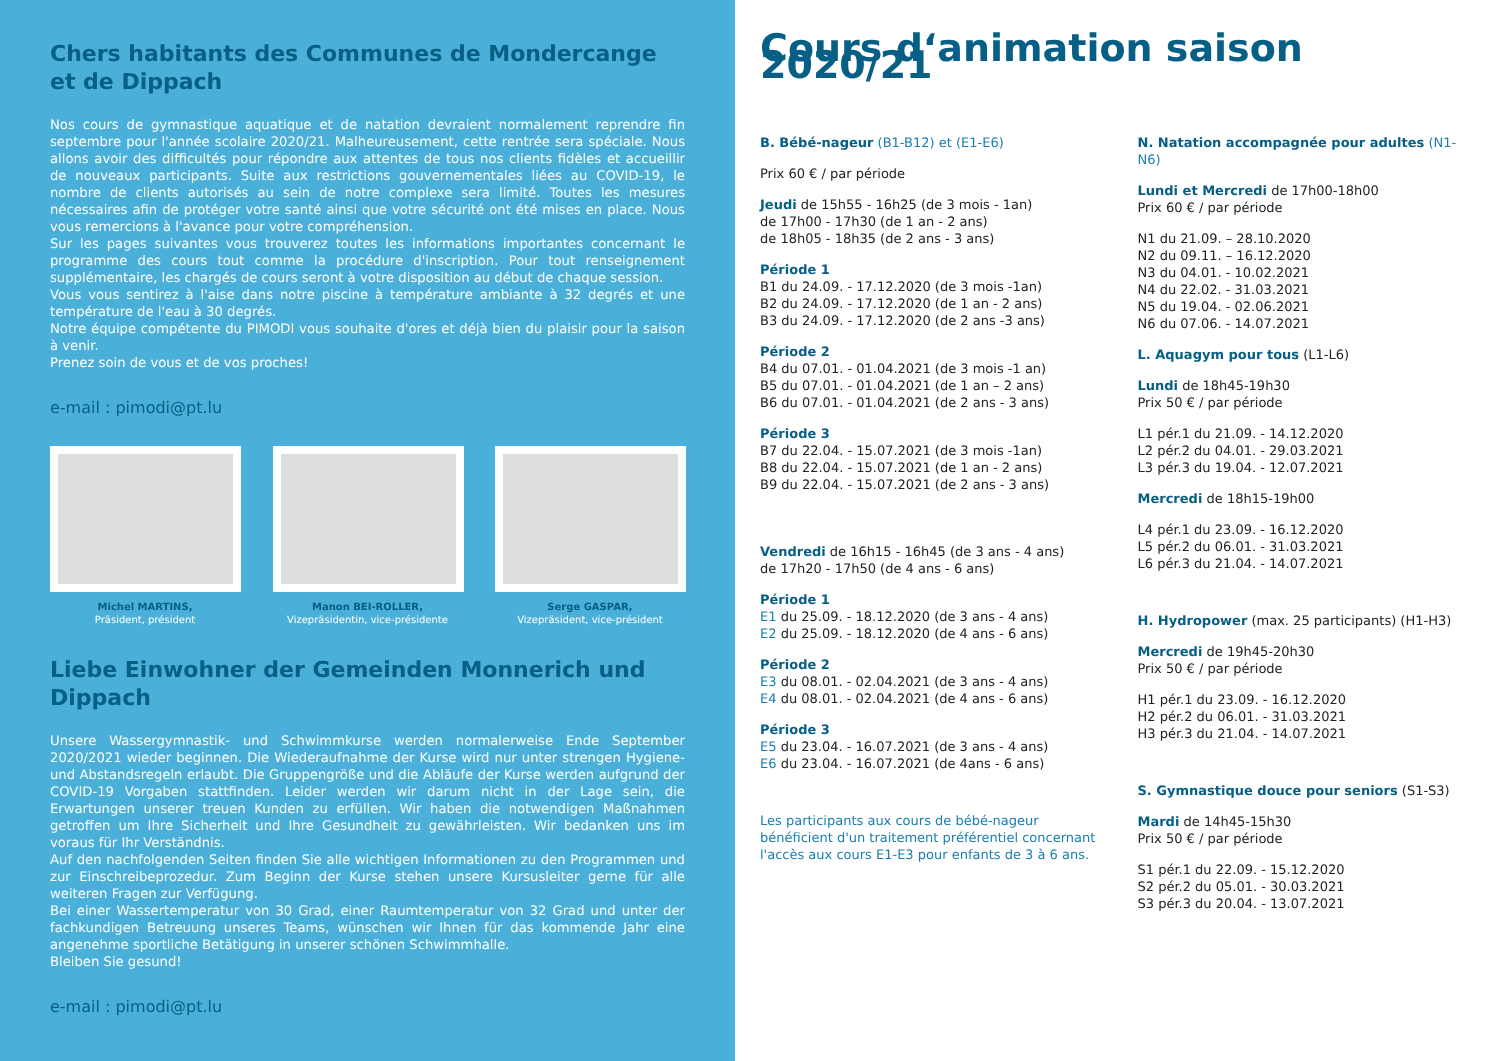Chers habitants des Communes de Mondercange et de Dippach
Nos cours de gymnastique aquatique et de natation devraient normalement reprendre fin septembre pour l'année scolaire 2020/21. Malheureusement, cette rentrée sera spéciale. Nous allons avoir des difficultés pour répondre aux attentes de tous nos clients fidèles et accueillir de nouveaux participants. Suite aux restrictions gouvernementales liées au COVID-19, le nombre de clients autorisés au sein de notre complexe sera limité. Toutes les mesures nécessaires afin de protéger votre santé ainsi que votre sécurité ont été mises en place. Nous vous remercions à l'avance pour votre compréhension.
Sur les pages suivantes vous trouverez toutes les informations importantes concernant le programme des cours tout comme la procédure d'inscription. Pour tout renseignement supplémentaire, les chargés de cours seront à votre disposition au début de chaque session.
Vous vous sentirez à l'aise dans notre piscine à température ambiante à 32 degrés et une température de l'eau à 30 degrés.
Notre équipe compétente du PIMODI vous souhaite d'ores et déjà bien du plaisir pour la saison à venir.
Prenez soin de vous et de vos proches!
e-mail : pimodi@pt.lu
Michel MARTINS,
Präsident, président
Manon BEI-ROLLER,
Vizepräsidentin, vice-présidente
Serge GASPAR,
Vizepräsident, vice-président
Liebe Einwohner der Gemeinden Monnerich und Dippach
Unsere Wassergymnastik- und Schwimmkurse werden normalerweise Ende September 2020/2021 wieder beginnen. Die Wiederaufnahme der Kurse wird nur unter strengen Hygiene- und Abstandsregeln erlaubt. Die Gruppengröße und die Abläufe der Kurse werden aufgrund der COVID-19 Vorgaben stattfinden. Leider werden wir darum nicht in der Lage sein, die Erwartungen unserer treuen Kunden zu erfüllen. Wir haben die notwendigen Maßnahmen getroffen um Ihre Sicherheit und Ihre Gesundheit zu gewährleisten. Wir bedanken uns im voraus für Ihr Verständnis.
Auf den nachfolgenden Seiten finden Sie alle wichtigen Informationen zu den Programmen und zur Einschreibeprozedur. Zum Beginn der Kurse stehen unsere Kursusleiter gerne für alle weiteren Fragen zur Verfügung.
Bei einer Wassertemperatur von 30 Grad, einer Raumtemperatur von 32 Grad und unter der fachkundigen Betreuung unseres Teams, wünschen wir Ihnen für das kommende Jahr eine angenehme sportliche Betätigung in unserer schönen Schwimmhalle.
Bleiben Sie gesund!
e-mail : pimodi@pt.lu
Cours d‘animation saison 2020/21
B. Bébé-nageur (B1-B12) et (E1-E6)
Prix 60 € / par période
Jeudi de 15h55 - 16h25 (de 3 mois - 1an)
de 17h00 - 17h30 (de 1 an - 2 ans)
de 18h05 - 18h35 (de 2 ans - 3 ans)
Période 1
B1 du 24.09. - 17.12.2020 (de 3 mois -1an)
B2 du 24.09. - 17.12.2020 (de 1 an - 2 ans)
B3 du 24.09. - 17.12.2020 (de 2 ans -3 ans)
Période 2
B4 du 07.01. - 01.04.2021 (de 3 mois -1 an)
B5 du 07.01. - 01.04.2021 (de 1 an – 2 ans)
B6 du 07.01. - 01.04.2021 (de 2 ans - 3 ans)
Période 3
B7 du 22.04. - 15.07.2021 (de 3 mois -1an)
B8 du 22.04. - 15.07.2021 (de 1 an - 2 ans)
B9 du 22.04. - 15.07.2021 (de 2 ans - 3 ans)
Vendredi de 16h15 - 16h45 (de 3 ans - 4 ans)
de 17h20 - 17h50 (de 4 ans - 6 ans)
Période 1
E1 du 25.09. - 18.12.2020 (de 3 ans - 4 ans)
E2 du 25.09. - 18.12.2020 (de 4 ans - 6 ans)
Période 2
E3 du 08.01. - 02.04.2021 (de 3 ans - 4 ans)
E4 du 08.01. - 02.04.2021 (de 4 ans - 6 ans)
Période 3
E5 du 23.04. - 16.07.2021 (de 3 ans - 4 ans)
E6 du 23.04. - 16.07.2021 (de 4ans - 6 ans)
Les participants aux cours de bébé-nageur bénéficient d'un traitement préférentiel concernant l'accès aux cours E1-E3 pour enfants de 3 à 6 ans.
N. Natation accompagnée pour adultes (N1-N6)
Lundi et Mercredi de 17h00-18h00
Prix 60 € / par période
N1 du 21.09. – 28.10.2020
N2 du 09.11. – 16.12.2020
N3 du 04.01. - 10.02.2021
N4 du 22.02. - 31.03.2021
N5 du 19.04. - 02.06.2021
N6 du 07.06. - 14.07.2021
L. Aquagym pour tous (L1-L6)
Lundi de 18h45-19h30
Prix 50 € / par période
L1 pér.1 du 21.09. - 14.12.2020
L2 pér.2 du 04.01. - 29.03.2021
L3 pér.3 du 19.04. - 12.07.2021
Mercredi de 18h15-19h00
L4 pér.1 du 23.09. - 16.12.2020
L5 pér.2 du 06.01. - 31.03.2021
L6 pér.3 du 21.04. - 14.07.2021
H. Hydropower (max. 25 participants) (H1-H3)
Mercredi de 19h45-20h30
Prix 50 € / par période
H1 pér.1 du 23.09. - 16.12.2020
H2 pér.2 du 06.01. - 31.03.2021
H3 pér.3 du 21.04. - 14.07.2021
S. Gymnastique douce pour seniors (S1-S3)
Mardi de 14h45-15h30
Prix 50 € / par période
S1 pér.1 du 22.09. - 15.12.2020
S2 pér.2 du 05.01. - 30.03.2021
S3 pér.3 du 20.04. - 13.07.2021